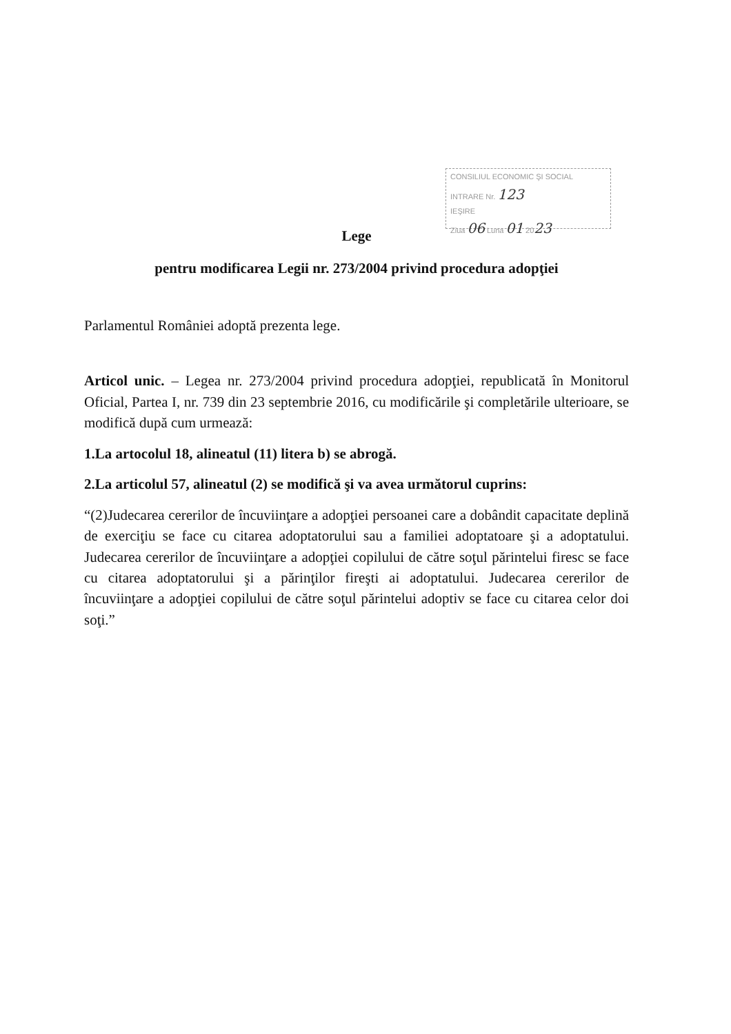CONSILIUL ECONOMIC ŞI SOCIAL
INTRARE Nr. 123
IEŞIRE
Ziua 06 Luna 01 2023
Lege
pentru modificarea Legii nr. 273/2004 privind procedura adopţiei
Parlamentul României adoptă prezenta lege.
Articol unic. – Legea nr. 273/2004 privind procedura adopţiei, republicată în Monitorul Oficial, Partea I, nr. 739 din 23 septembrie 2016, cu modificările şi completările ulterioare, se modifică după cum urmează:
1.La artocolul 18, alineatul (11) litera b) se abrogă.
2.La articolul 57, alineatul (2) se modifică şi va avea următorul cuprins:
“(2)Judecarea cererilor de încuviinţare a adopţiei persoanei care a dobândit capacitate deplină de exerciţiu se face cu citarea adoptatorului sau a familiei adoptatoare şi a adoptatului. Judecarea cererilor de încuviinţare a adopţiei copilului de către soţul părintelui firesc se face cu citarea adoptatorului şi a părinţilor fireşti ai adoptatului. Judecarea cererilor de încuviinţare a adopţiei copilului de către soţul părintelui adoptiv se face cu citarea celor doi soţi.”